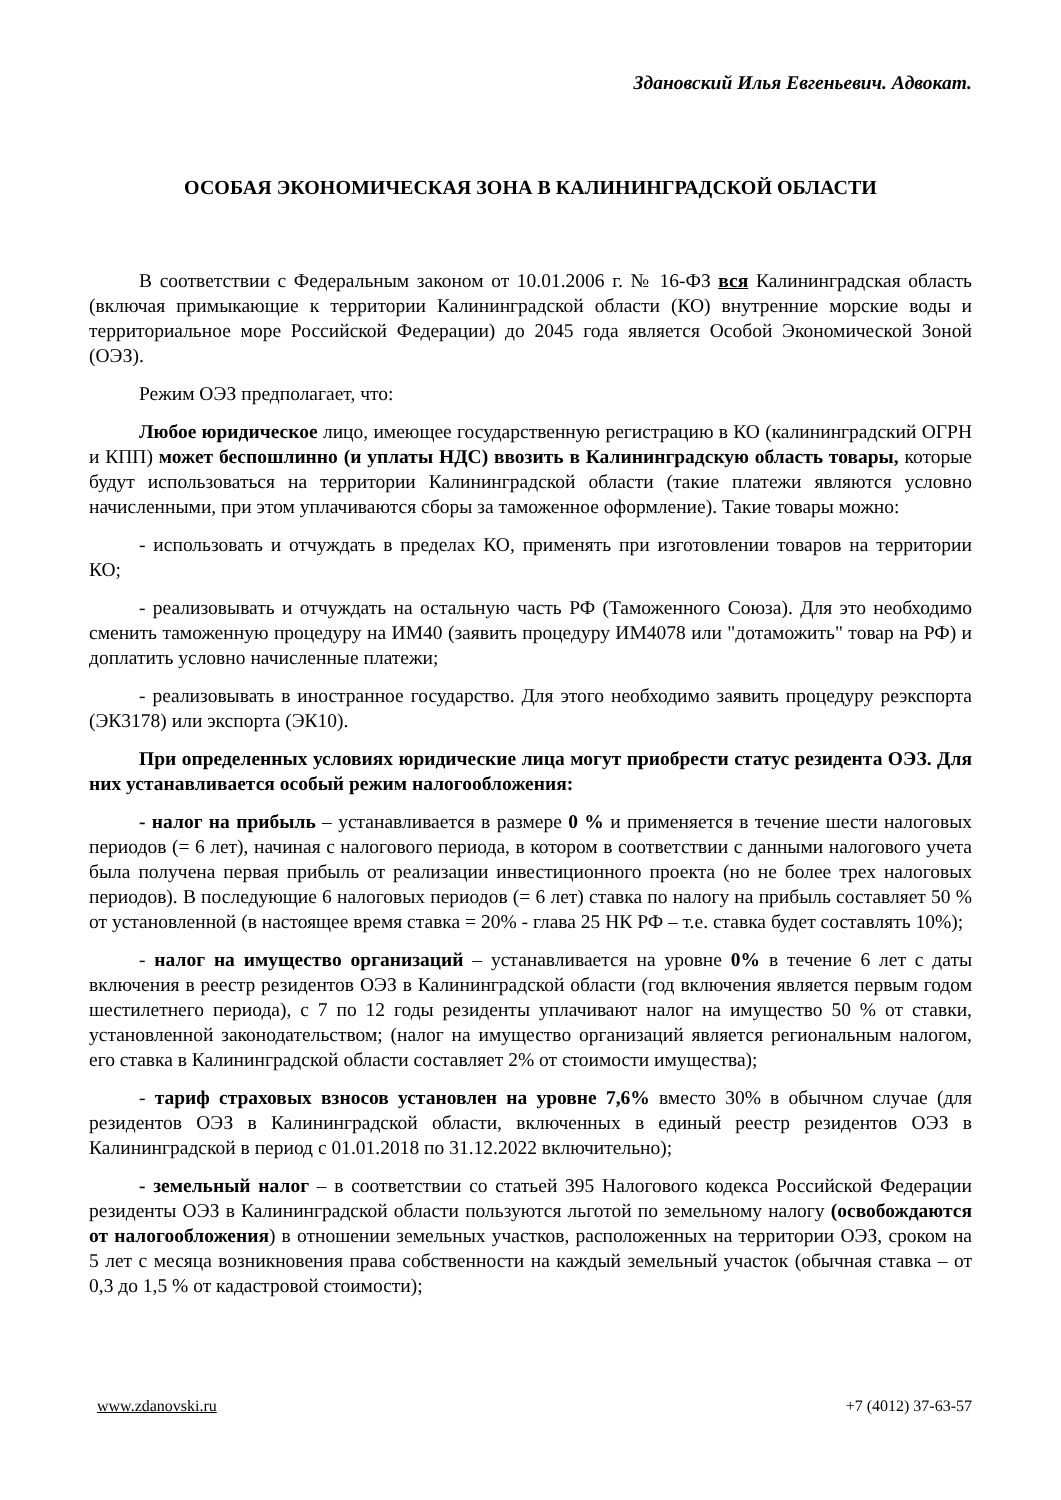Здановский Илья Евгеньевич. Адвокат.
ОСОБАЯ ЭКОНОМИЧЕСКАЯ ЗОНА В КАЛИНИНГРАДСКОЙ ОБЛАСТИ
В соответствии с Федеральным законом от 10.01.2006 г. № 16-ФЗ вся Калининградская область (включая примыкающие к территории Калининградской области (КО) внутренние морские воды и территориальное море Российской Федерации) до 2045 года является Особой Экономической Зоной (ОЭЗ).
Режим ОЭЗ предполагает, что:
Любое юридическое лицо, имеющее государственную регистрацию в КО (калининградский ОГРН и КПП) может беспошлинно (и уплаты НДС) ввозить в Калининградскую область товары, которые будут использоваться на территории Калининградской области (такие платежи являются условно начисленными, при этом уплачиваются сборы за таможенное оформление). Такие товары можно:
- использовать и отчуждать в пределах КО, применять при изготовлении товаров на территории КО;
- реализовывать и отчуждать на остальную часть РФ (Таможенного Союза). Для это необходимо сменить таможенную процедуру на ИМ40 (заявить процедуру ИМ4078 или "дотаможить" товар на РФ) и доплатить условно начисленные платежи;
- реализовывать в иностранное государство. Для этого необходимо заявить процедуру реэкспорта (ЭК3178) или экспорта (ЭК10).
При определенных условиях юридические лица могут приобрести статус резидента ОЭЗ. Для них устанавливается особый режим налогообложения:
- налог на прибыль – устанавливается в размере 0 % и применяется в течение шести налоговых периодов (= 6 лет), начиная с налогового периода, в котором в соответствии с данными налогового учета была получена первая прибыль от реализации инвестиционного проекта (но не более трех налоговых периодов). В последующие 6 налоговых периодов (= 6 лет) ставка по налогу на прибыль составляет 50 % от установленной (в настоящее время ставка = 20% - глава 25 НК РФ – т.е. ставка будет составлять 10%);
- налог на имущество организаций – устанавливается на уровне 0% в течение 6 лет с даты включения в реестр резидентов ОЭЗ в Калининградской области (год включения является первым годом шестилетнего периода), с 7 по 12 годы резиденты уплачивают налог на имущество 50 % от ставки, установленной законодательством; (налог на имущество организаций является региональным налогом, его ставка в Калининградской области составляет 2% от стоимости имущества);
- тариф страховых взносов установлен на уровне 7,6% вместо 30% в обычном случае (для резидентов ОЭЗ в Калининградской области, включенных в единый реестр резидентов ОЭЗ в Калининградской в период с 01.01.2018 по 31.12.2022 включительно);
- земельный налог – в соответствии со статьей 395 Налогового кодекса Российской Федерации резиденты ОЭЗ в Калининградской области пользуются льготой по земельному налогу (освобождаются от налогообложения) в отношении земельных участков, расположенных на территории ОЭЗ, сроком на 5 лет с месяца возникновения права собственности на каждый земельный участок (обычная ставка – от 0,3 до 1,5 % от кадастровой стоимости);
www.zdanovski.ru +7 (4012) 37-63-57